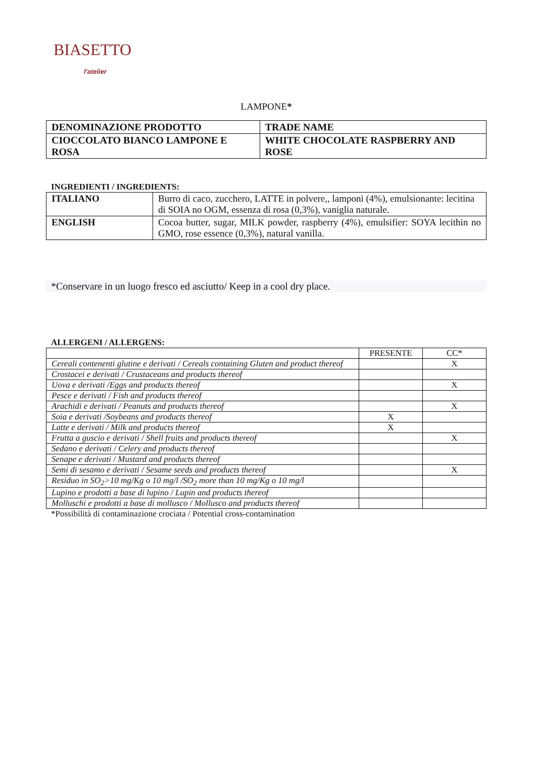BIASETTO
l'atelier
LAMPONE*
| DENOMINAZIONE PRODOTTO | TRADE NAME |
| CIOCCOLATO BIANCO LAMPONE E ROSA | WHITE CHOCOLATE RASPBERRY AND ROSE |
INGREDIENTI / INGREDIENTS:
| ITALIANO | Burro di caco, zucchero, LATTE in polvere,, lamponi (4%), emulsionante: lecitina di SOIA no OGM, essenza di rosa (0,3%), vaniglia naturale. |
| ENGLISH | Cocoa butter, sugar, MILK powder, raspberry (4%), emulsifier: SOYA lecithin no GMO, rose essence (0,3%), natural vanilla. |
*Conservare in un luogo fresco ed asciutto/ Keep in a cool dry place.
ALLERGENI / ALLERGENS:
| | PRESENTE | CC* |
| Cereali contenenti glutine e derivati / Cereals containing Gluten and product thereof | | X |
| Crostacei e derivati / Crustaceans and products thereof | | |
| Uova e derivati /Eggs and products thereof | | X |
| Pesce e derivati / Fish and products thereof | | |
| Arachidi e derivati / Peanuts and products thereof | | X |
| Soia e derivati /Soybeans and products thereof | X | |
| Latte e derivati / Milk and products thereof | X | |
| Frutta a guscio e derivati / Shell fruits and products thereof | | X |
| Sedano e derivati / Celery and products thereof | | |
| Senape e derivati / Mustard and products thereof | | |
| Semi di sesamo e derivati / Sesame seeds and products thereof | | X |
| Residuo in SO<sub>2</sub>>10 mg/Kg o 10 mg/l /SO<sub>2</sub> more than 10 mg/Kg o 10 mg/l | | |
| Lupino e prodotti a base di lupino / Lupin and products thereof | | |
| Molluschi e prodotti a base di mollusco / Mollusco and products thereof | | |
*Possibilità di contaminazione crociata / Potential cross-contamination